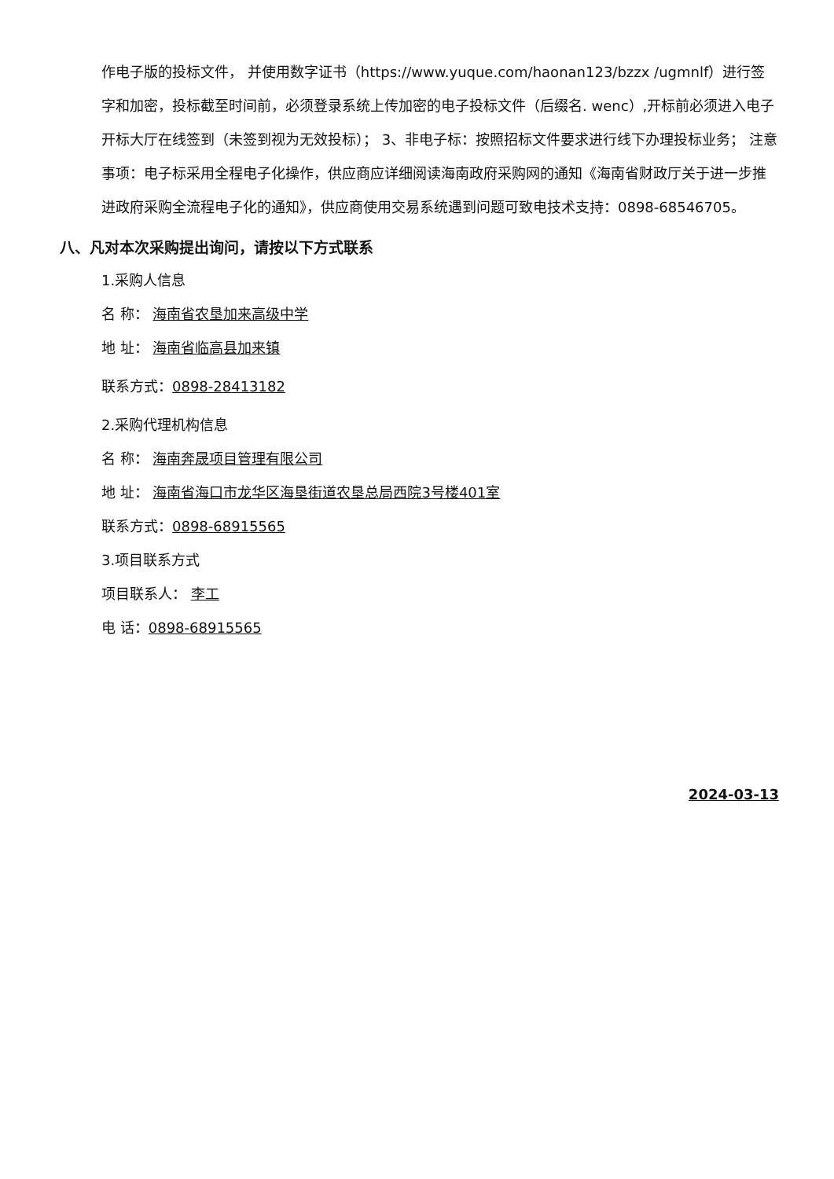作电子版的投标文件， 并使用数字证书（https://www.yuque.com/haonan123/bzzx /ugmnlf）进行签字和加密，投标截至时间前，必须登录系统上传加密的电子投标文件（后缀名. wenc）,开标前必须进入电子开标大厅在线签到（未签到视为无效投标）； 3、非电子标：按照招标文件要求进行线下办理投标业务； 注意事项：电子标采用全程电子化操作，供应商应详细阅读海南政府采购网的通知《海南省财政厅关于进一步推进政府采购全流程电子化的通知》，供应商使用交易系统遇到问题可致电技术支持：0898-68546705。
八、凡对本次采购提出询问，请按以下方式联系
1.采购人信息
名 称： 海南省农垦加来高级中学
地 址： 海南省临高县加来镇
联系方式：0898-28413182
2.采购代理机构信息
名 称： 海南奔晟项目管理有限公司
地 址： 海南省海口市龙华区海垦街道农垦总局西院3号楼401室
联系方式：0898-68915565
3.项目联系方式
项目联系人： 李工
电 话：0898-68915565
2024-03-13